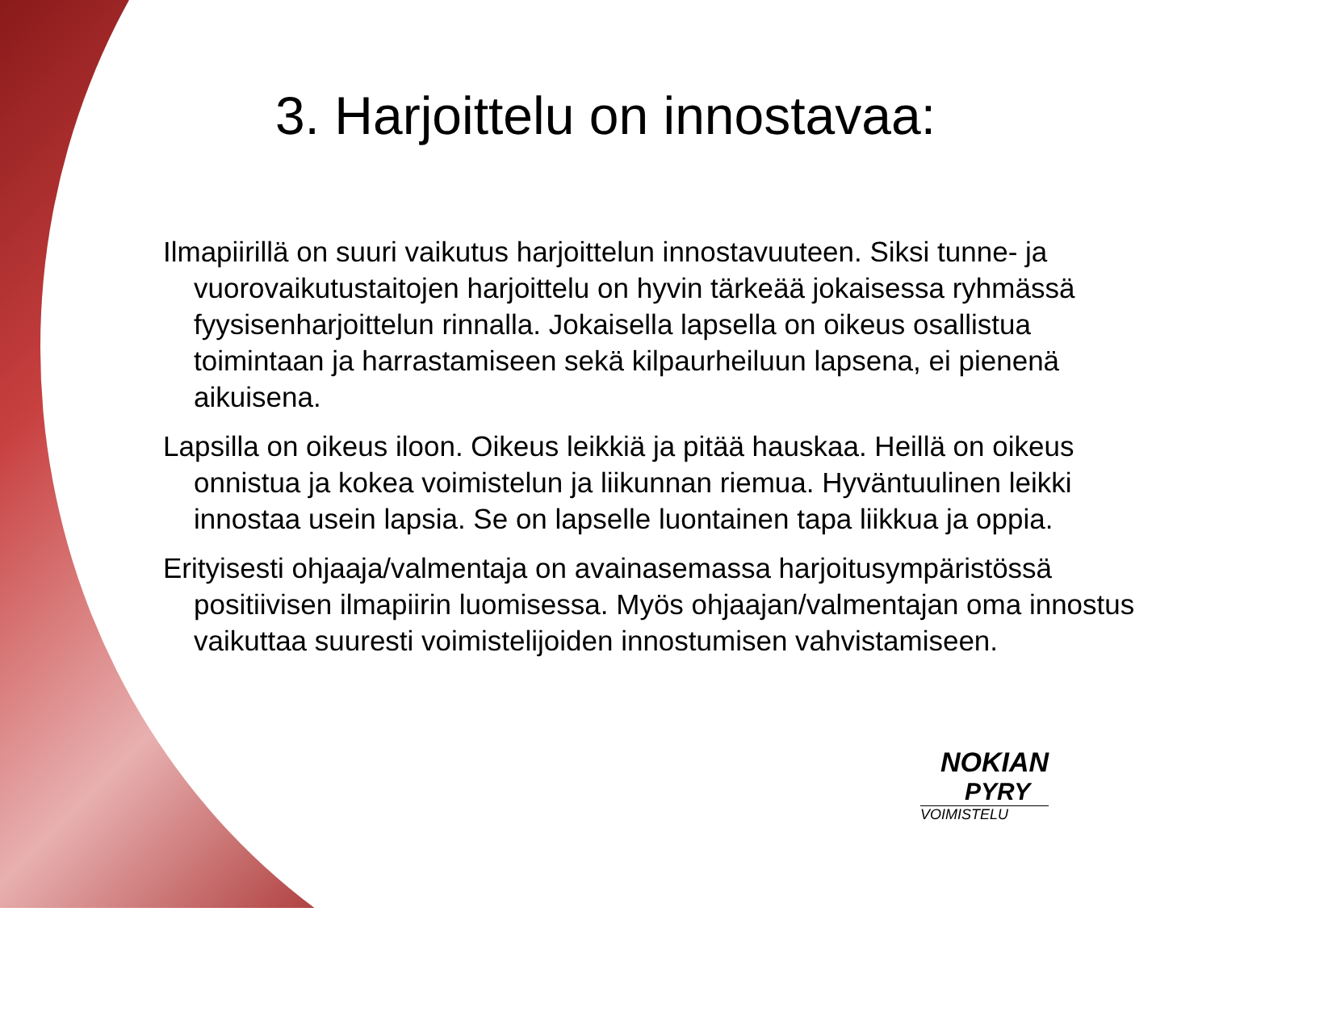3. Harjoittelu on innostavaa:
Ilmapiirillä on suuri vaikutus harjoittelun innostavuuteen. Siksi tunne- ja vuorovaikutustaitojen harjoittelu on hyvin tärkeää jokaisessa ryhmässä fyysisenharjoittelun rinnalla. Jokaisella lapsella on oikeus osallistua toimintaan ja harrastamiseen sekä kilpaurheiluun lapsena, ei pienenä aikuisena.
Lapsilla on oikeus iloon. Oikeus leikkiä ja pitää hauskaa. Heillä on oikeus onnistua ja kokea voimistelun ja liikunnan riemua. Hyväntuulinen leikki innostaa usein lapsia. Se on lapselle luontainen tapa liikkua ja oppia.
Erityisesti ohjaaja/valmentaja on avainasemassa harjoitusympäristössä positiivisen ilmapiirin luomisessa. Myös ohjaajan/valmentajan oma innostus vaikuttaa suuresti voimistelijoiden innostumisen vahvistamiseen.
NOKIAN
PYRY
VOIMISTELU